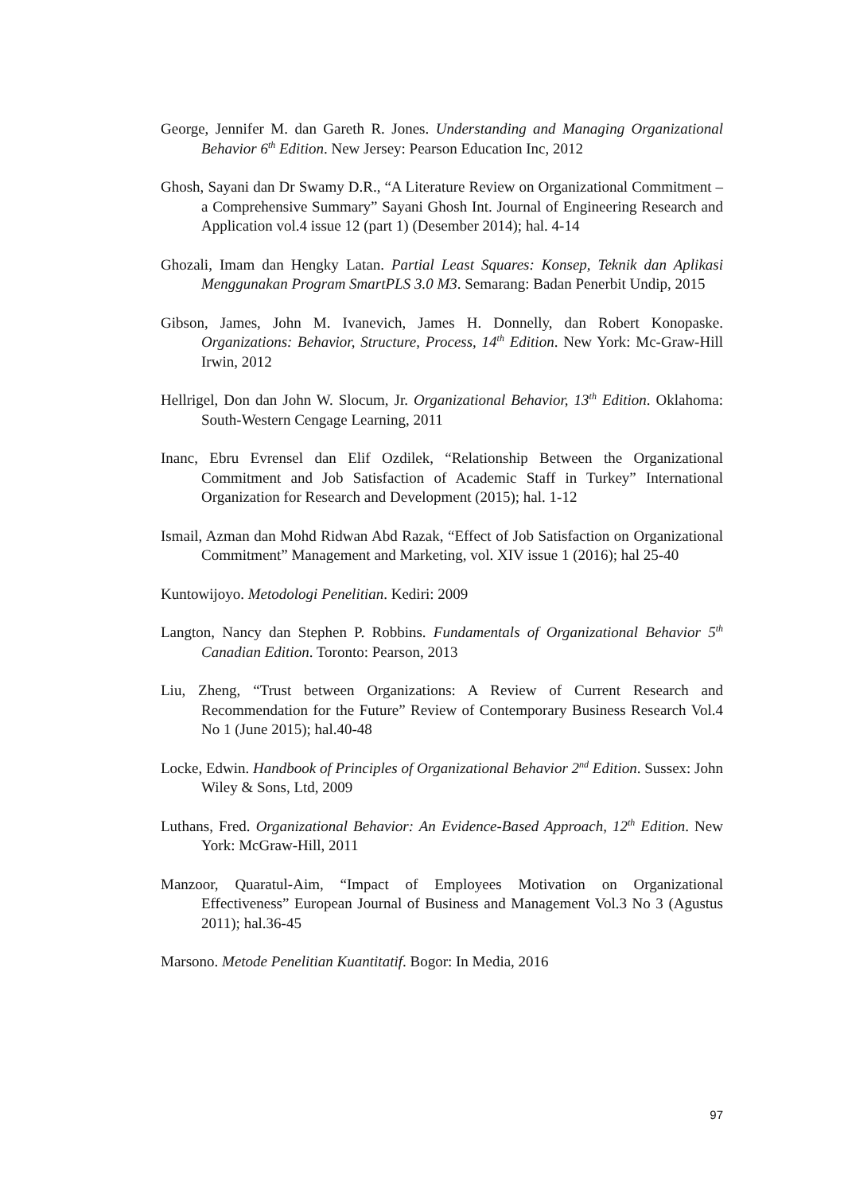George, Jennifer M. dan Gareth R. Jones. Understanding and Managing Organizational Behavior 6<sup>th</sup> Edition. New Jersey: Pearson Education Inc, 2012
Ghosh, Sayani dan Dr Swamy D.R., “A Literature Review on Organizational Commitment – a Comprehensive Summary” Sayani Ghosh Int. Journal of Engineering Research and Application vol.4 issue 12 (part 1) (Desember 2014); hal. 4-14
Ghozali, Imam dan Hengky Latan. Partial Least Squares: Konsep, Teknik dan Aplikasi Menggunakan Program SmartPLS 3.0 M3. Semarang: Badan Penerbit Undip, 2015
Gibson, James, John M. Ivanevich, James H. Donnelly, dan Robert Konopaske. Organizations: Behavior, Structure, Process, 14<sup>th</sup> Edition. New York: Mc-Graw-Hill Irwin, 2012
Hellrigel, Don dan John W. Slocum, Jr. Organizational Behavior, 13<sup>th</sup> Edition. Oklahoma: South-Western Cengage Learning, 2011
Inanc, Ebru Evrensel dan Elif Ozdilek, “Relationship Between the Organizational Commitment and Job Satisfaction of Academic Staff in Turkey” International Organization for Research and Development (2015); hal. 1-12
Ismail, Azman dan Mohd Ridwan Abd Razak, “Effect of Job Satisfaction on Organizational Commitment” Management and Marketing, vol. XIV issue 1 (2016); hal 25-40
Kuntowijoyo. Metodologi Penelitian. Kediri: 2009
Langton, Nancy dan Stephen P. Robbins. Fundamentals of Organizational Behavior 5<sup>th</sup> Canadian Edition. Toronto: Pearson, 2013
Liu, Zheng, “Trust between Organizations: A Review of Current Research and Recommendation for the Future” Review of Contemporary Business Research Vol.4 No 1 (June 2015); hal.40-48
Locke, Edwin. Handbook of Principles of Organizational Behavior 2<sup>nd</sup> Edition. Sussex: John Wiley & Sons, Ltd, 2009
Luthans, Fred. Organizational Behavior: An Evidence-Based Approach, 12<sup>th</sup> Edition. New York: McGraw-Hill, 2011
Manzoor, Quaratul-Aim, “Impact of Employees Motivation on Organizational Effectiveness” European Journal of Business and Management Vol.3 No 3 (Agustus 2011); hal.36-45
Marsono. Metode Penelitian Kuantitatif. Bogor: In Media, 2016
97